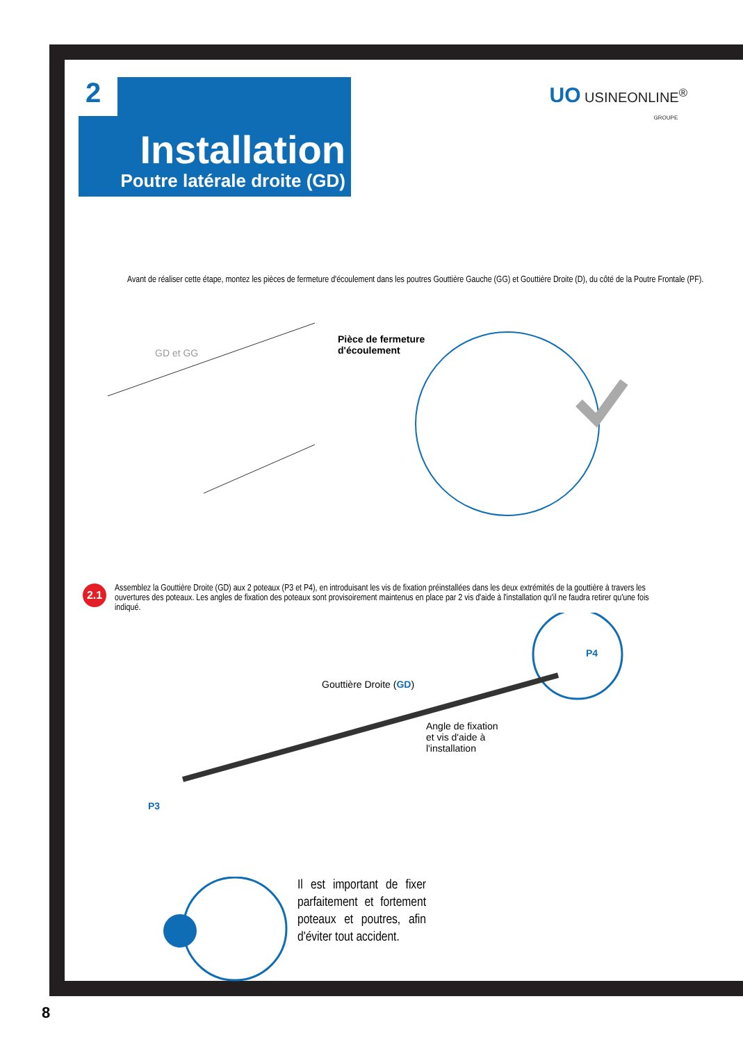2
Installation
Poutre latérale droite (GD)
UO USINEONLINE<sup>®</sup>
GROUPE
Avant de réaliser cette étape, montez les pièces de fermeture d'écoulement dans les poutres Gouttière Gauche (GG) et Gouttière Droite (D), du côté de la Poutre Frontale (PF).
GD et GG
Pièce de fermeture
d'écoulement
2.1
Assemblez la Gouttière Droite (GD) aux 2 poteaux (P3 et P4), en introduisant les vis de fixation préinstallées dans les deux extrémités de la gouttière à travers les ouvertures des poteaux. Les angles de fixation des poteaux sont provisoirement maintenus en place par 2 vis d'aide à l'installation qu'il ne faudra retirer qu'une fois indiqué.
Gouttière Droite (GD)
P4
Angle de fixation
et vis d'aide à
l'installation
P3
Il est important de fixer parfaitement et fortement poteaux et poutres, afin d'éviter tout accident.
8